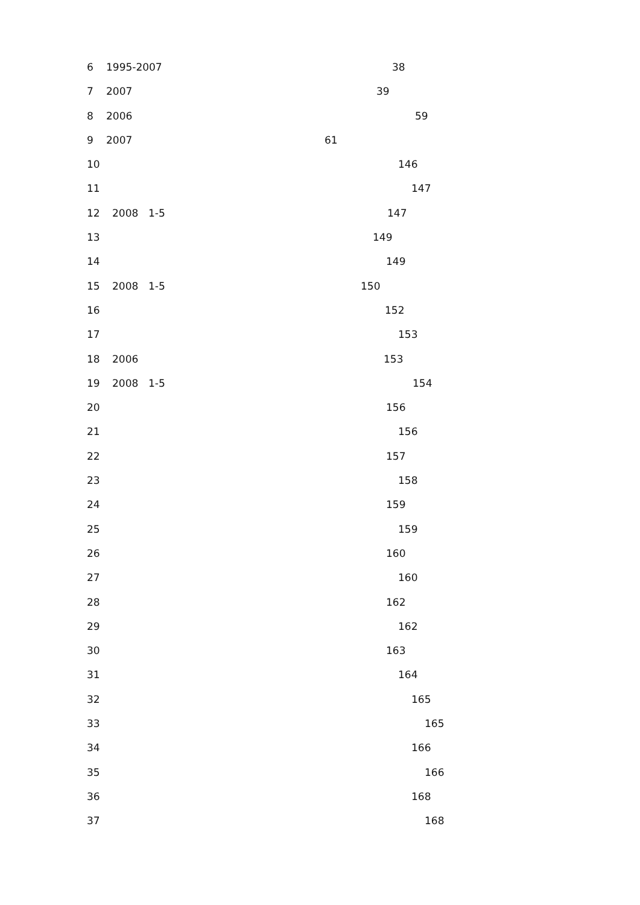6 1995-2007 38
7 2007 39
8 2006 59
9 2007 61
10 146
11 147
12 2008 1-5 147
13 149
14 149
15 2008 1-5 150
16 152
17 153
18 2006 153
19 2008 1-5 154
20 156
21 156
22 157
23 158
24 159
25 159
26 160
27 160
28 162
29 162
30 163
31 164
32 165
33 165
34 166
35 166
36 168
37 168